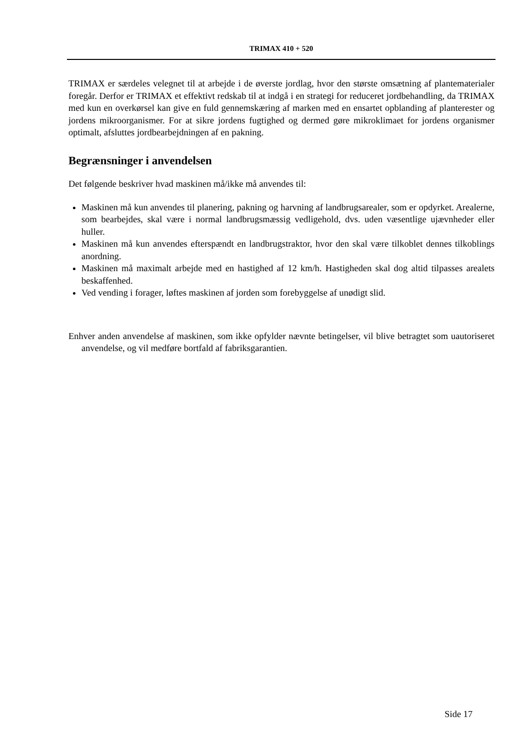TRIMAX 410 + 520
TRIMAX er særdeles velegnet til at arbejde i de øverste jordlag, hvor den største omsætning af plantematerialer foregår. Derfor er TRIMAX et effektivt redskab til at indgå i en strategi for reduceret jordbehandling, da TRIMAX med kun en overkørsel kan give en fuld gennemskæring af marken med en ensartet opblanding af planterester og jordens mikroorganismer. For at sikre jordens fugtighed og dermed gøre mikroklimaet for jordens organismer optimalt, afsluttes jordbearbejdningen af en pakning.
Begrænsninger i anvendelsen
Det følgende beskriver hvad maskinen må/ikke må anvendes til:
Maskinen må kun anvendes til planering, pakning og harvning af landbrugsarealer, som er opdyrket. Arealerne, som bearbejdes, skal være i normal landbrugsmæssig vedligehold, dvs. uden væsentlige ujævnheder eller huller.
Maskinen må kun anvendes efterspændt en landbrugstraktor, hvor den skal være tilkoblet dennes tilkoblings anordning.
Maskinen må maximalt arbejde med en hastighed af 12 km/h. Hastigheden skal dog altid tilpasses arealets beskaffenhed.
Ved vending i forager, løftes maskinen af jorden som forebyggelse af unødigt slid.
Enhver anden anvendelse af maskinen, som ikke opfylder nævnte betingelser, vil blive betragtet som uautoriseret anvendelse, og vil medføre bortfald af fabriksgarantien.
Side 17